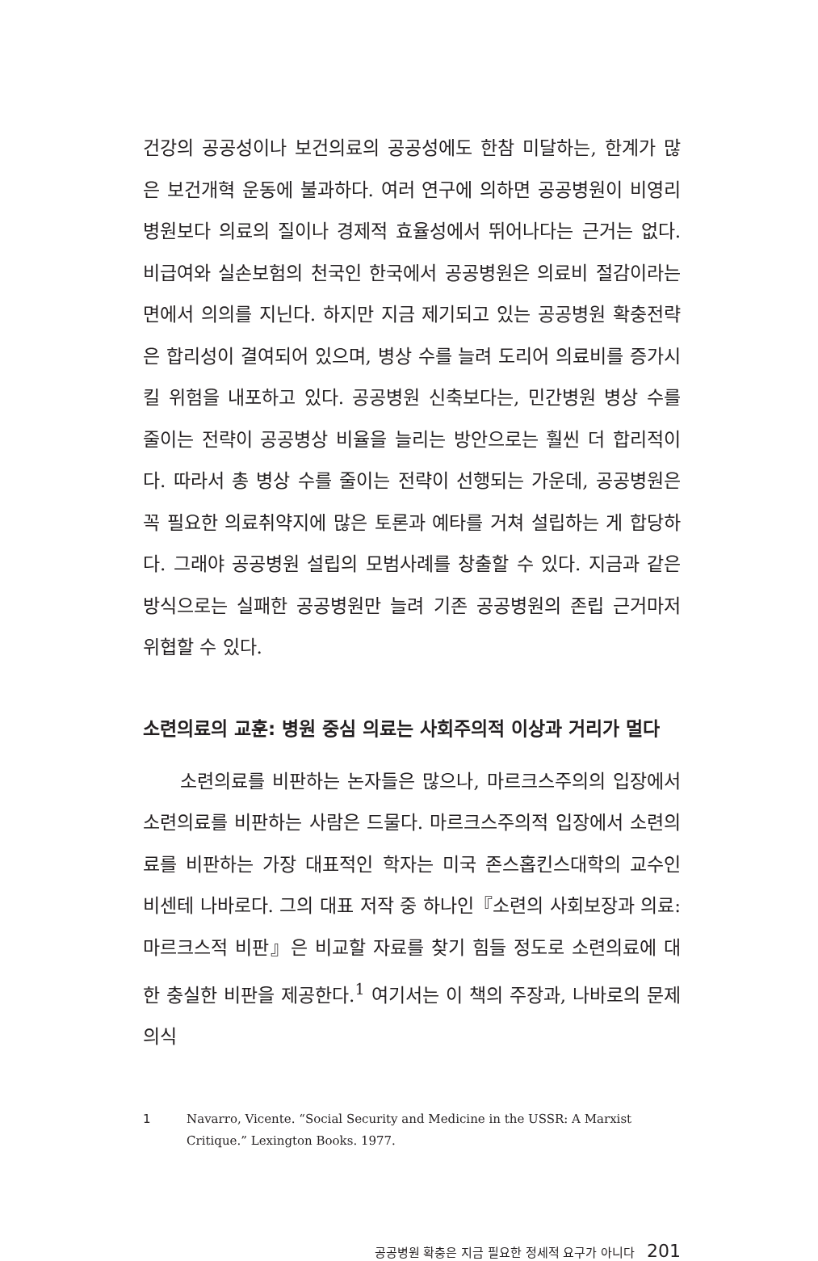건강의 공공성이나 보건의료의 공공성에도 한참 미달하는, 한계가 많은 보건개혁 운동에 불과하다. 여러 연구에 의하면 공공병원이 비영리병원보다 의료의 질이나 경제적 효율성에서 뛰어나다는 근거는 없다. 비급여와 실손보험의 천국인 한국에서 공공병원은 의료비 절감이라는 면에서 의의를 지닌다. 하지만 지금 제기되고 있는 공공병원 확충전략은 합리성이 결여되어 있으며, 병상 수를 늘려 도리어 의료비를 증가시킬 위험을 내포하고 있다. 공공병원 신축보다는, 민간병원 병상 수를 줄이는 전략이 공공병상 비율을 늘리는 방안으로는 훨씬 더 합리적이다. 따라서 총 병상 수를 줄이는 전략이 선행되는 가운데, 공공병원은 꼭 필요한 의료취약지에 많은 토론과 예타를 거쳐 설립하는 게 합당하다. 그래야 공공병원 설립의 모범사례를 창출할 수 있다. 지금과 같은 방식으로는 실패한 공공병원만 늘려 기존 공공병원의 존립 근거마저 위협할 수 있다.
소련의료의 교훈: 병원 중심 의료는 사회주의적 이상과 거리가 멀다
소련의료를 비판하는 논자들은 많으나, 마르크스주의의 입장에서 소련의료를 비판하는 사람은 드물다. 마르크스주의적 입장에서 소련의료를 비판하는 가장 대표적인 학자는 미국 존스홉킨스대학의 교수인 비센테 나바로다. 그의 대표 저작 중 하나인『소련의 사회보장과 의료: 마르크스적 비판』은 비교할 자료를 찾기 힘들 정도로 소련의료에 대한 충실한 비판을 제공한다.<sup>1</sup> 여기서는 이 책의 주장과, 나바로의 문제의식
1 Navarro, Vicente. “Social Security and Medicine in the USSR: A Marxist Critique.” Lexington Books. 1977.
공공병원 확충은 지금 필요한 정세적 요구가 아니다 201